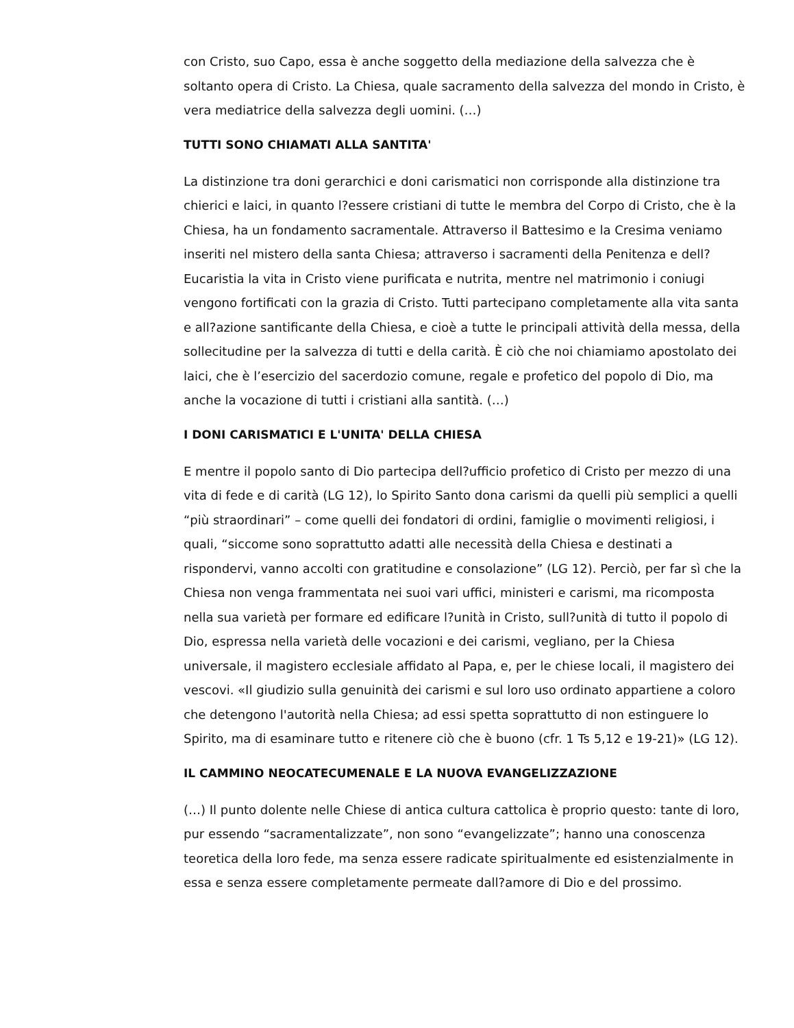con Cristo, suo Capo, essa è anche soggetto della mediazione della salvezza che è soltanto opera di Cristo. La Chiesa, quale sacramento della salvezza del mondo in Cristo, è vera mediatrice della salvezza degli uomini. (…)
TUTTI SONO CHIAMATI ALLA SANTITA'
La distinzione tra doni gerarchici e doni carismatici non corrisponde alla distinzione tra chierici e laici, in quanto l?essere cristiani di tutte le membra del Corpo di Cristo, che è la Chiesa, ha un fondamento sacramentale. Attraverso il Battesimo e la Cresima veniamo inseriti nel mistero della santa Chiesa; attraverso i sacramenti della Penitenza e dell?Eucaristia la vita in Cristo viene purificata e nutrita, mentre nel matrimonio i coniugi vengono fortificati con la grazia di Cristo. Tutti partecipano completamente alla vita santa e all?azione santificante della Chiesa, e cioè a tutte le principali attività della messa, della sollecitudine per la salvezza di tutti e della carità. È ciò che noi chiamiamo apostolato dei laici, che è l’esercizio del sacerdozio comune, regale e profetico del popolo di Dio, ma anche la vocazione di tutti i cristiani alla santità. (…)
I DONI CARISMATICI E L'UNITA' DELLA CHIESA
E mentre il popolo santo di Dio partecipa dell?ufficio profetico di Cristo per mezzo di una vita di fede e di carità (LG 12), lo Spirito Santo dona carismi da quelli più semplici a quelli “più straordinari” – come quelli dei fondatori di ordini, famiglie o movimenti religiosi, i quali, “siccome sono soprattutto adatti alle necessità della Chiesa e destinati a rispondervi, vanno accolti con gratitudine e consolazione” (LG 12). Perciò, per far sì che la Chiesa non venga frammentata nei suoi vari uffici, ministeri e carismi, ma ricomposta nella sua varietà per formare ed edificare l?unità in Cristo, sull?unità di tutto il popolo di Dio, espressa nella varietà delle vocazioni e dei carismi, vegliano, per la Chiesa universale, il magistero ecclesiale affidato al Papa, e, per le chiese locali, il magistero dei vescovi. «Il giudizio sulla genuinità dei carismi e sul loro uso ordinato appartiene a coloro che detengono l'autorità nella Chiesa; ad essi spetta soprattutto di non estinguere lo Spirito, ma di esaminare tutto e ritenere ciò che è buono (cfr. 1 Ts 5,12 e 19-21)» (LG 12).
IL CAMMINO NEOCATECUMENALE E LA NUOVA EVANGELIZZAZIONE
(…) Il punto dolente nelle Chiese di antica cultura cattolica è proprio questo: tante di loro, pur essendo “sacramentalizzate”, non sono “evangelizzate”; hanno una conoscenza teoretica della loro fede, ma senza essere radicate spiritualmente ed esistenzialmente in essa e senza essere completamente permeate dall?amore di Dio e del prossimo.